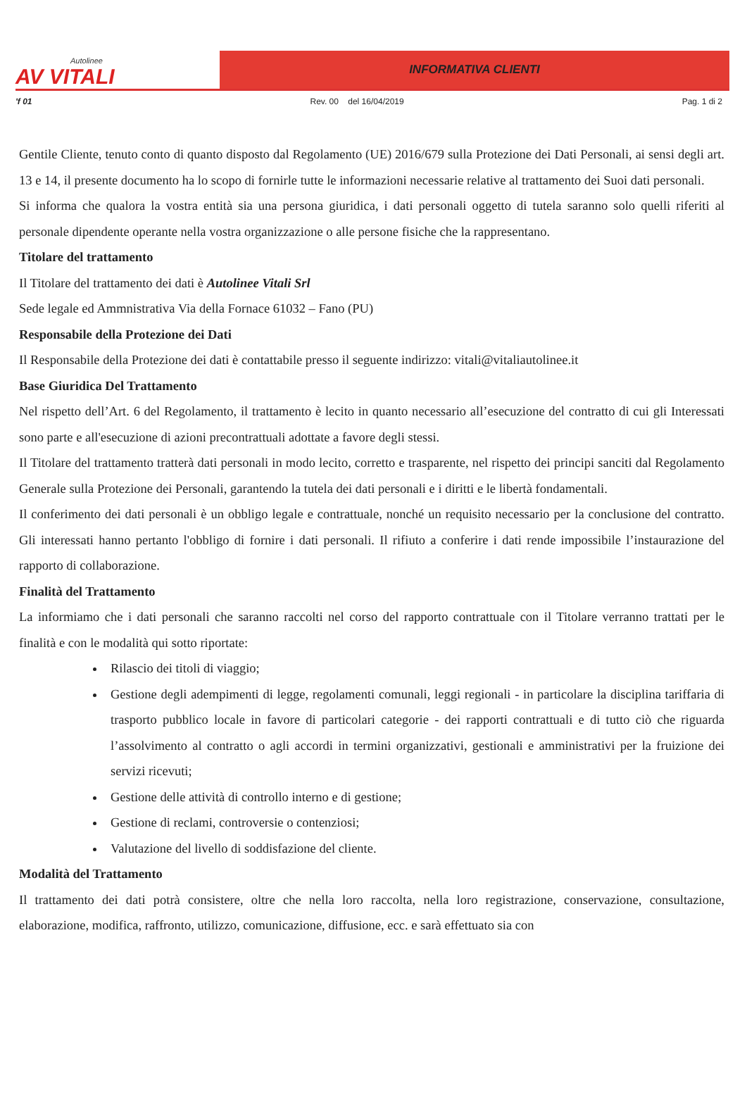Autolinee
AV VITALI
INFORMATIVA CLIENTI
'f 01 Rev. 00 del 16/04/2019 Pag. 1 di 2
Gentile Cliente, tenuto conto di quanto disposto dal Regolamento (UE) 2016/679 sulla Protezione dei Dati Personali, ai sensi degli art. 13 e 14, il presente documento ha lo scopo di fornirle tutte le informazioni necessarie relative al trattamento dei Suoi dati personali.
Si informa che qualora la vostra entità sia una persona giuridica, i dati personali oggetto di tutela saranno solo quelli riferiti al personale dipendente operante nella vostra organizzazione o alle persone fisiche che la rappresentano.
Titolare del trattamento
Il Titolare del trattamento dei dati è Autolinee Vitali Srl
Sede legale ed Ammnistrativa Via della Fornace 61032 – Fano (PU)
Responsabile della Protezione dei Dati
Il Responsabile della Protezione dei dati è contattabile presso il seguente indirizzo: vitali@vitaliautolinee.it
Base Giuridica Del Trattamento
Nel rispetto dell’Art. 6 del Regolamento, il trattamento è lecito in quanto necessario all’esecuzione del contratto di cui gli Interessati sono parte e all'esecuzione di azioni precontrattuali adottate a favore degli stessi.
Il Titolare del trattamento tratterà dati personali in modo lecito, corretto e trasparente, nel rispetto dei principi sanciti dal Regolamento Generale sulla Protezione dei Personali, garantendo la tutela dei dati personali e i diritti e le libertà fondamentali.
Il conferimento dei dati personali è un obbligo legale e contrattuale, nonché un requisito necessario per la conclusione del contratto. Gli interessati hanno pertanto l'obbligo di fornire i dati personali. Il rifiuto a conferire i dati rende impossibile l’instaurazione del rapporto di collaborazione.
Finalità del Trattamento
La informiamo che i dati personali che saranno raccolti nel corso del rapporto contrattuale con il Titolare verranno trattati per le finalità e con le modalità qui sotto riportate:
Rilascio dei titoli di viaggio;
Gestione degli adempimenti di legge, regolamenti comunali, leggi regionali - in particolare la disciplina tariffaria di trasporto pubblico locale in favore di particolari categorie - dei rapporti contrattuali e di tutto ciò che riguarda l’assolvimento al contratto o agli accordi in termini organizzativi, gestionali e amministrativi per la fruizione dei servizi ricevuti;
Gestione delle attività di controllo interno e di gestione;
Gestione di reclami, controversie o contenziosi;
Valutazione del livello di soddisfazione del cliente.
Modalità del Trattamento
Il trattamento dei dati potrà consistere, oltre che nella loro raccolta, nella loro registrazione, conservazione, consultazione, elaborazione, modifica, raffronto, utilizzo, comunicazione, diffusione, ecc. e sarà effettuato sia con